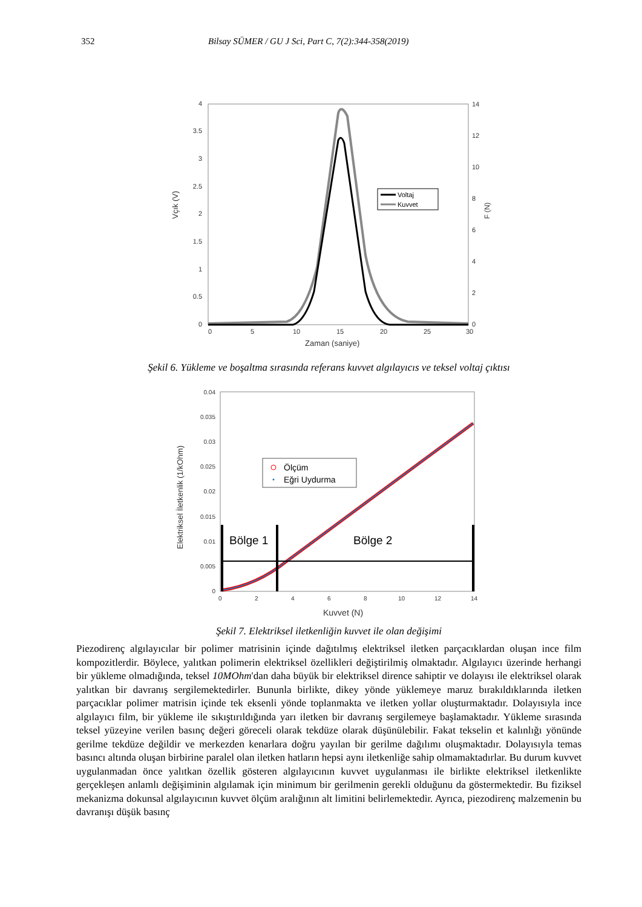352 Bilsay SÜMER / GU J Sci, Part C, 7(2):344-358(2019)
0
0.5
1
1.5
2
2.5
3
3.5
4
0
5
10
15
20
25
30
0
2
4
6
8
10
12
14
Zaman (saniye)
Vçık (V)
F (N)
Voltaj
Kuvvet
Şekil 6. Yükleme ve boşaltma sırasında referans kuvvet algılayıcıs ve teksel voltaj çıktısı
0
0.005
0.01
0.015
0.02
0.025
0.03
0.035
0.04
0
2
4
6
8
10
12
14
Kuvvet (N)
Elektriksel İletkenlik (1/kOhm)
Bölge 1
Bölge 2
Ölçüm
Eğri Uydurma
Şekil 7. Elektriksel iletkenliğin kuvvet ile olan değişimi
Piezodirenç algılayıcılar bir polimer matrisinin içinde dağıtılmış elektriksel iletken parçacıklardan oluşan ince film kompozitlerdir. Böylece, yalıtkan polimerin elektriksel özellikleri değiştirilmiş olmaktadır. Algılayıcı üzerinde herhangi bir yükleme olmadığında, teksel 10MOhm'dan daha büyük bir elektriksel dirence sahiptir ve dolayısı ile elektriksel olarak yalıtkan bir davranış sergilemektedirler. Bununla birlikte, dikey yönde yüklemeye maruz bırakıldıklarında iletken parçacıklar polimer matrisin içinde tek eksenli yönde toplanmakta ve iletken yollar oluşturmaktadır. Dolayısıyla ince algılayıcı film, bir yükleme ile sıkıştırıldığında yarı iletken bir davranış sergilemeye başlamaktadır. Yükleme sırasında teksel yüzeyine verilen basınç değeri göreceli olarak tekdüze olarak düşünülebilir. Fakat tekselin et kalınlığı yönünde gerilme tekdüze değildir ve merkezden kenarlara doğru yayılan bir gerilme dağılımı oluşmaktadır. Dolayısıyla temas basıncı altında oluşan birbirine paralel olan iletken hatların hepsi aynı iletkenliğe sahip olmamaktadırlar. Bu durum kuvvet uygulanmadan önce yalıtkan özellik gösteren algılayıcının kuvvet uygulanması ile birlikte elektriksel iletkenlikte gerçekleşen anlamlı değişiminin algılamak için minimum bir gerilmenin gerekli olduğunu da göstermektedir. Bu fiziksel mekanizma dokunsal algılayıcının kuvvet ölçüm aralığının alt limitini belirlemektedir. Ayrıca, piezodirenç malzemenin bu davranışı düşük basınç